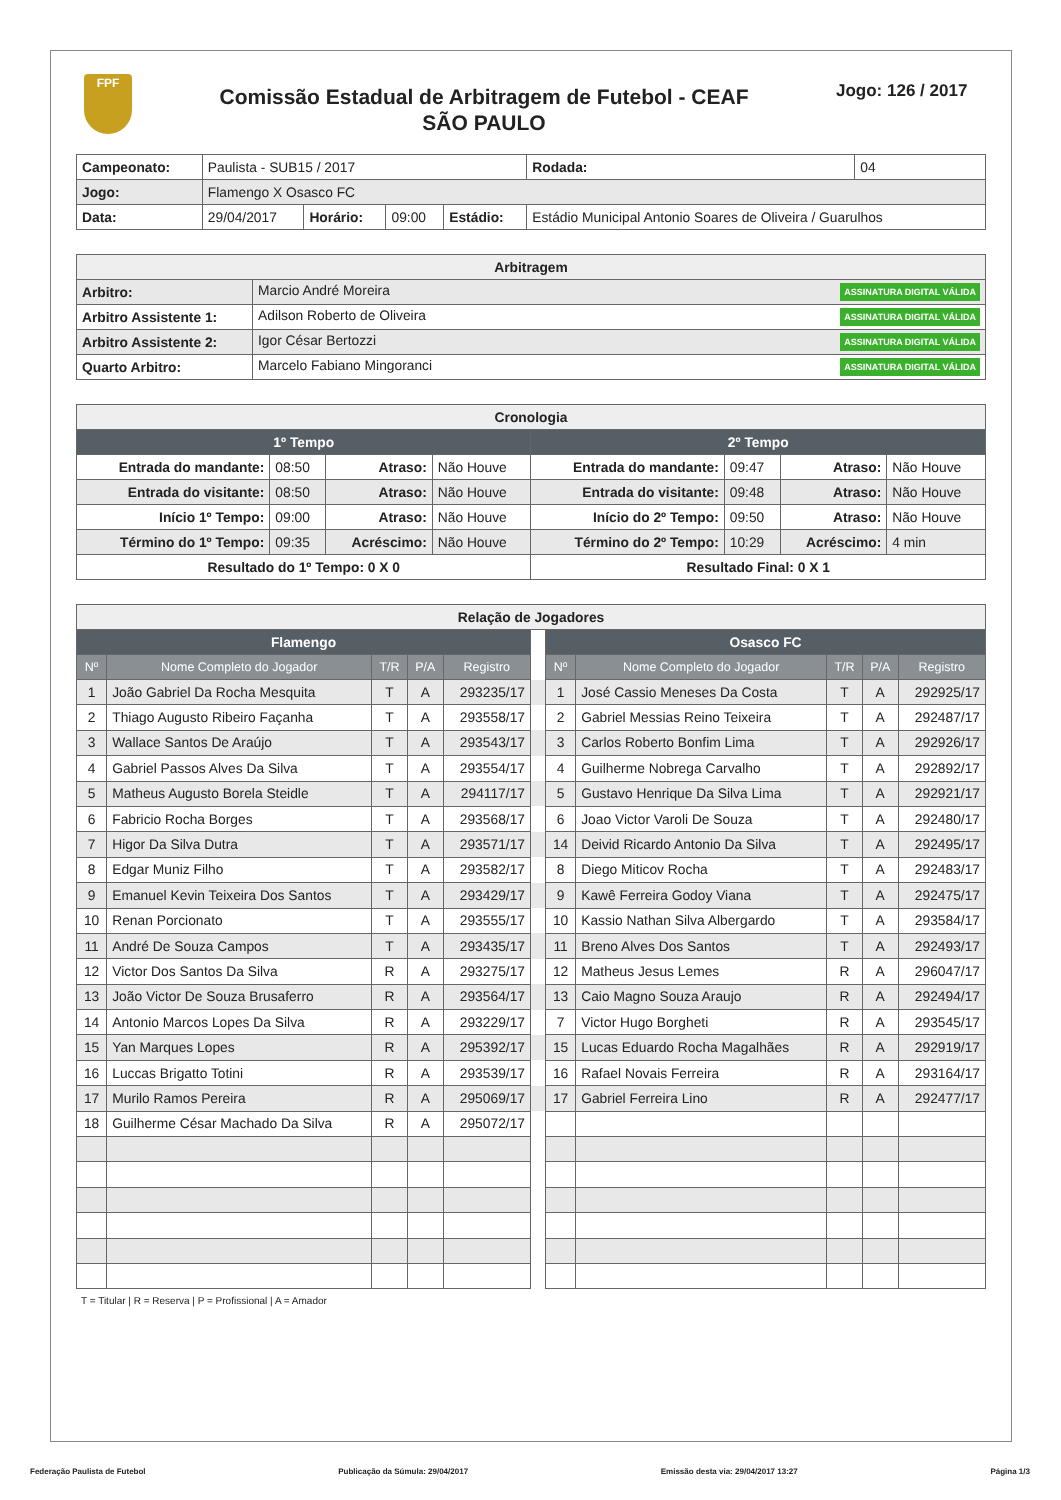FPF
Comissão Estadual de Arbitragem de Futebol - CEAF
SÃO PAULO
Jogo: 126 / 2017
| Campeonato: | Paulista - SUB15 / 2017 | | | | | Rodada: | 04 |
| Jogo: | Flamengo X Osasco FC | | | | | | |
| Data: | 29/04/2017 | Horário: | 09:00 | Estádio: | Estádio Municipal Antonio Soares de Oliveira / Guarulhos | | |
| Arbitragem | |
| --- | --- |
| Arbitro: | Marcio André Moreira ASSINATURA DIGITAL VÁLIDA |
| Arbitro Assistente 1: | Adilson Roberto de Oliveira ASSINATURA DIGITAL VÁLIDA |
| Arbitro Assistente 2: | Igor César Bertozzi ASSINATURA DIGITAL VÁLIDA |
| Quarto Arbitro: | Marcelo Fabiano Mingoranci ASSINATURA DIGITAL VÁLIDA |
| Cronologia | | | | | | | |
| --- | --- | --- | --- | --- | --- | --- | --- |
| 1º Tempo | | | | 2º Tempo | | | |
| Entrada do mandante: | 08:50 | Atraso: | Não Houve | Entrada do mandante: | 09:47 | Atraso: | Não Houve |
| Entrada do visitante: | 08:50 | Atraso: | Não Houve | Entrada do visitante: | 09:48 | Atraso: | Não Houve |
| Início 1º Tempo: | 09:00 | Atraso: | Não Houve | Início do 2º Tempo: | 09:50 | Atraso: | Não Houve |
| Término do 1º Tempo: | 09:35 | Acréscimo: | Não Houve | Término do 2º Tempo: | 10:29 | Acréscimo: | 4 min |
| Resultado do 1º Tempo: 0 X 0 | | | | Resultado Final: 0 X 1 | | | |
| Relação de Jogadores | | | | | | | | | | |
| --- | --- | --- | --- | --- | --- | --- | --- | --- | --- | --- |
| Flamengo | | | | | | Osasco FC | | | | |
| Nº | Nome Completo do Jogador | T/R | P/A | Registro | | Nº | Nome Completo do Jogador | T/R | P/A | Registro |
| 1 | João Gabriel Da Rocha Mesquita | T | A | 293235/17 | | 1 | José Cassio Meneses Da Costa | T | A | 292925/17 |
| 2 | Thiago Augusto Ribeiro Façanha | T | A | 293558/17 | | 2 | Gabriel Messias Reino Teixeira | T | A | 292487/17 |
| 3 | Wallace Santos De Araújo | T | A | 293543/17 | | 3 | Carlos Roberto Bonfim Lima | T | A | 292926/17 |
| 4 | Gabriel Passos Alves Da Silva | T | A | 293554/17 | | 4 | Guilherme Nobrega Carvalho | T | A | 292892/17 |
| 5 | Matheus Augusto Borela Steidle | T | A | 294117/17 | | 5 | Gustavo Henrique Da Silva Lima | T | A | 292921/17 |
| 6 | Fabricio Rocha Borges | T | A | 293568/17 | | 6 | Joao Victor Varoli De Souza | T | A | 292480/17 |
| 7 | Higor Da Silva Dutra | T | A | 293571/17 | | 14 | Deivid Ricardo Antonio Da Silva | T | A | 292495/17 |
| 8 | Edgar Muniz Filho | T | A | 293582/17 | | 8 | Diego Miticov Rocha | T | A | 292483/17 |
| 9 | Emanuel Kevin Teixeira Dos Santos | T | A | 293429/17 | | 9 | Kawê Ferreira Godoy Viana | T | A | 292475/17 |
| 10 | Renan Porcionato | T | A | 293555/17 | | 10 | Kassio Nathan Silva Albergardo | T | A | 293584/17 |
| 11 | André De Souza Campos | T | A | 293435/17 | | 11 | Breno Alves Dos Santos | T | A | 292493/17 |
| 12 | Victor Dos Santos Da Silva | R | A | 293275/17 | | 12 | Matheus Jesus Lemes | R | A | 296047/17 |
| 13 | João Victor De Souza Brusaferro | R | A | 293564/17 | | 13 | Caio Magno Souza Araujo | R | A | 292494/17 |
| 14 | Antonio Marcos Lopes Da Silva | R | A | 293229/17 | | 7 | Victor Hugo Borgheti | R | A | 293545/17 |
| 15 | Yan Marques Lopes | R | A | 295392/17 | | 15 | Lucas Eduardo Rocha Magalhães | R | A | 292919/17 |
| 16 | Luccas Brigatto Totini | R | A | 293539/17 | | 16 | Rafael Novais Ferreira | R | A | 293164/17 |
| 17 | Murilo Ramos Pereira | R | A | 295069/17 | | 17 | Gabriel Ferreira Lino | R | A | 292477/17 |
| 18 | Guilherme César Machado Da Silva | R | A | 295072/17 | | | | | | |
T = Titular | R = Reserva | P = Profissional | A = Amador
Federação Paulista de Futebol Publicação da Súmula: 29/04/2017 Emissão desta via: 29/04/2017 13:27 Página 1/3